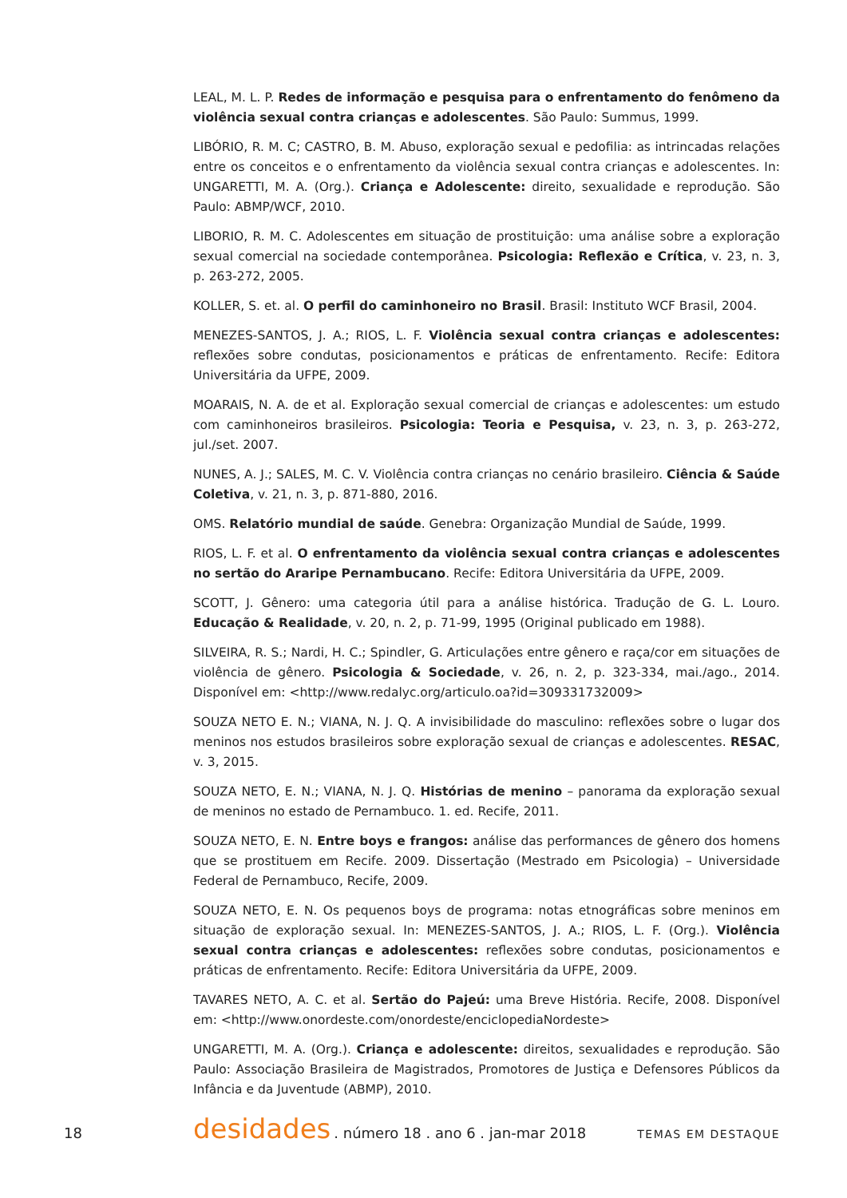LEAL, M. L. P. Redes de informação e pesquisa para o enfrentamento do fenômeno da violência sexual contra crianças e adolescentes. São Paulo: Summus, 1999.
LIBÓRIO, R. M. C; CASTRO, B. M. Abuso, exploração sexual e pedofilia: as intrincadas relações entre os conceitos e o enfrentamento da violência sexual contra crianças e adolescentes. In: UNGARETTI, M. A. (Org.). Criança e Adolescente: direito, sexualidade e reprodução. São Paulo: ABMP/WCF, 2010.
LIBORIO, R. M. C. Adolescentes em situação de prostituição: uma análise sobre a exploração sexual comercial na sociedade contemporânea. Psicologia: Reflexão e Crítica, v. 23, n. 3, p. 263-272, 2005.
KOLLER, S. et. al. O perfil do caminhoneiro no Brasil. Brasil: Instituto WCF Brasil, 2004.
MENEZES-SANTOS, J. A.; RIOS, L. F. Violência sexual contra crianças e adolescentes: reflexões sobre condutas, posicionamentos e práticas de enfrentamento. Recife: Editora Universitária da UFPE, 2009.
MOARAIS, N. A. de et al. Exploração sexual comercial de crianças e adolescentes: um estudo com caminhoneiros brasileiros. Psicologia: Teoria e Pesquisa, v. 23, n. 3, p. 263-272, jul./set. 2007.
NUNES, A. J.; SALES, M. C. V. Violência contra crianças no cenário brasileiro. Ciência & Saúde Coletiva, v. 21, n. 3, p. 871-880, 2016.
OMS. Relatório mundial de saúde. Genebra: Organização Mundial de Saúde, 1999.
RIOS, L. F. et al. O enfrentamento da violência sexual contra crianças e adolescentes no sertão do Araripe Pernambucano. Recife: Editora Universitária da UFPE, 2009.
SCOTT, J. Gênero: uma categoria útil para a análise histórica. Tradução de G. L. Louro. Educação & Realidade, v. 20, n. 2, p. 71-99, 1995 (Original publicado em 1988).
SILVEIRA, R. S.; Nardi, H. C.; Spindler, G. Articulações entre gênero e raça/cor em situações de violência de gênero. Psicologia & Sociedade, v. 26, n. 2, p. 323-334, mai./ago., 2014. Disponível em: <http://www.redalyc.org/articulo.oa?id=309331732009>
SOUZA NETO E. N.; VIANA, N. J. Q. A invisibilidade do masculino: reflexões sobre o lugar dos meninos nos estudos brasileiros sobre exploração sexual de crianças e adolescentes. RESAC, v. 3, 2015.
SOUZA NETO, E. N.; VIANA, N. J. Q. Histórias de menino – panorama da exploração sexual de meninos no estado de Pernambuco. 1. ed. Recife, 2011.
SOUZA NETO, E. N. Entre boys e frangos: análise das performances de gênero dos homens que se prostituem em Recife. 2009. Dissertação (Mestrado em Psicologia) – Universidade Federal de Pernambuco, Recife, 2009.
SOUZA NETO, E. N. Os pequenos boys de programa: notas etnográficas sobre meninos em situação de exploração sexual. In: MENEZES-SANTOS, J. A.; RIOS, L. F. (Org.). Violência sexual contra crianças e adolescentes: reflexões sobre condutas, posicionamentos e práticas de enfrentamento. Recife: Editora Universitária da UFPE, 2009.
TAVARES NETO, A. C. et al. Sertão do Pajeú: uma Breve História. Recife, 2008. Disponível em: <http://www.onordeste.com/onordeste/enciclopediaNordeste>
UNGARETTI, M. A. (Org.). Criança e adolescente: direitos, sexualidades e reprodução. São Paulo: Associação Brasileira de Magistrados, Promotores de Justiça e Defensores Públicos da Infância e da Juventude (ABMP), 2010.
18 desidades . número 18 . ano 6 . jan-mar 2018 TEMAS EM DESTAQUE